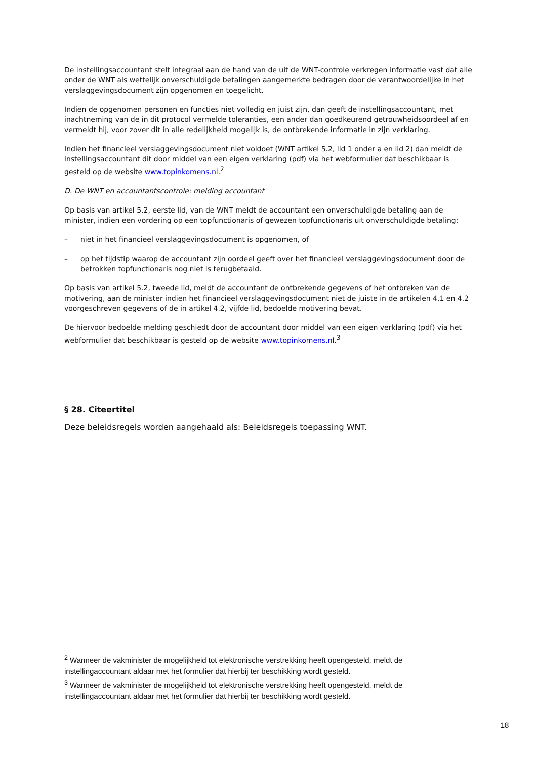De instellingsaccountant stelt integraal aan de hand van de uit de WNT-controle verkregen informatie vast dat alle onder de WNT als wettelijk onverschuldigde betalingen aangemerkte bedragen door de verantwoordelijke in het verslaggevingsdocument zijn opgenomen en toegelicht.
Indien de opgenomen personen en functies niet volledig en juist zijn, dan geeft de instellingsaccountant, met inachtneming van de in dit protocol vermelde toleranties, een ander dan goedkeurend getrouwheidsoordeel af en vermeldt hij, voor zover dit in alle redelijkheid mogelijk is, de ontbrekende informatie in zijn verklaring.
Indien het financieel verslaggevingsdocument niet voldoet (WNT artikel 5.2, lid 1 onder a en lid 2) dan meldt de instellingsaccountant dit door middel van een eigen verklaring (pdf) via het webformulier dat beschikbaar is gesteld op de website www.topinkomens.nl.<sup>2</sup>
D. De WNT en accountantscontrole: melding accountant
Op basis van artikel 5.2, eerste lid, van de WNT meldt de accountant een onverschuldigde betaling aan de minister, indien een vordering op een topfunctionaris of gewezen topfunctionaris uit onverschuldigde betaling:
– niet in het financieel verslaggevingsdocument is opgenomen, of
– op het tijdstip waarop de accountant zijn oordeel geeft over het financieel verslaggevingsdocument door de betrokken topfunctionaris nog niet is terugbetaald.
Op basis van artikel 5.2, tweede lid, meldt de accountant de ontbrekende gegevens of het ontbreken van de motivering, aan de minister indien het financieel verslaggevingsdocument niet de juiste in de artikelen 4.1 en 4.2 voorgeschreven gegevens of de in artikel 4.2, vijfde lid, bedoelde motivering bevat.
De hiervoor bedoelde melding geschiedt door de accountant door middel van een eigen verklaring (pdf) via het webformulier dat beschikbaar is gesteld op de website www.topinkomens.nl.<sup>3</sup>
§ 28. Citeertitel
Deze beleidsregels worden aangehaald als: Beleidsregels toepassing WNT.
<sup>2</sup> Wanneer de vakminister de mogelijkheid tot elektronische verstrekking heeft opengesteld, meldt de instellingaccountant aldaar met het formulier dat hierbij ter beschikking wordt gesteld.
<sup>3</sup> Wanneer de vakminister de mogelijkheid tot elektronische verstrekking heeft opengesteld, meldt de instellingaccountant aldaar met het formulier dat hierbij ter beschikking wordt gesteld.
18